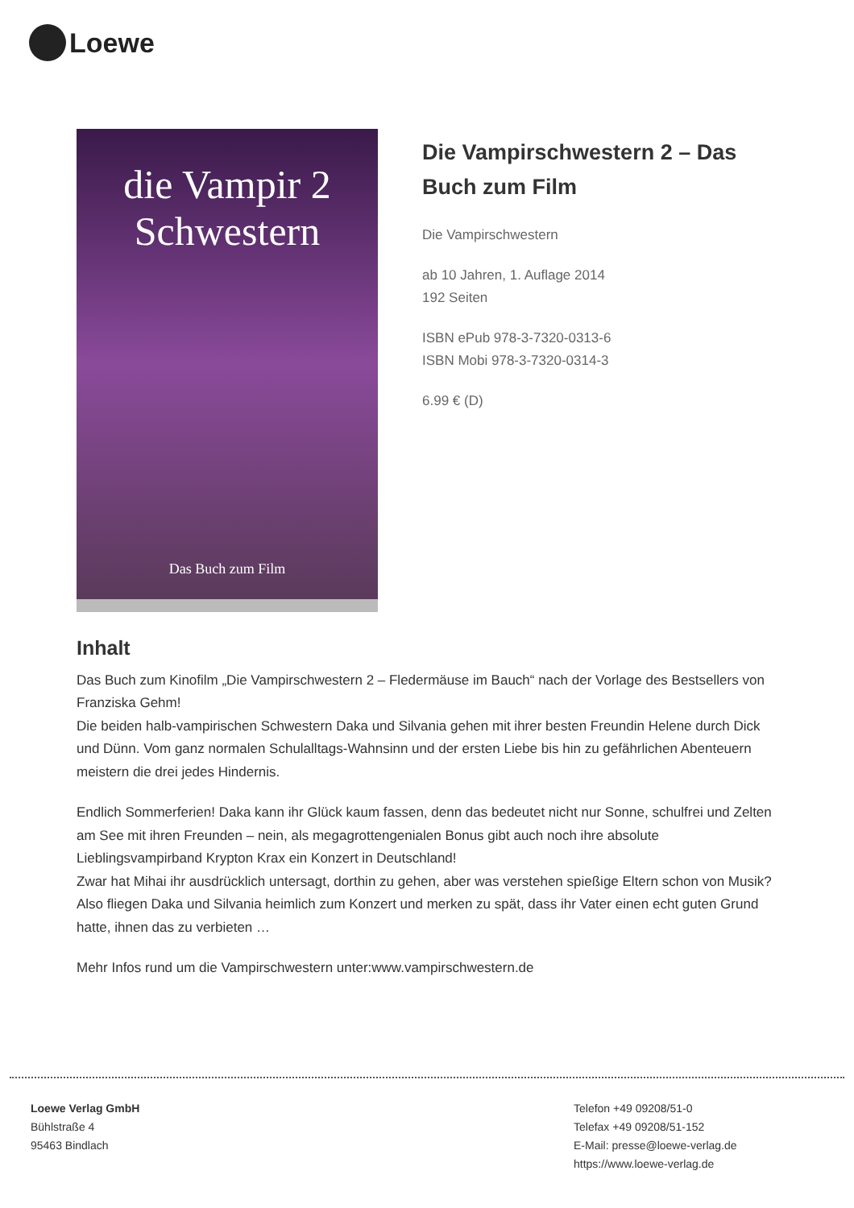Loewe
die Vampir 2
Schwestern
Das Buch zum Film
Die Vampirschwestern 2 – Das Buch zum Film
Die Vampirschwestern
ab 10 Jahren, 1. Auflage 2014
192 Seiten
ISBN ePub 978-3-7320-0313-6
ISBN Mobi 978-3-7320-0314-3
6.99 € (D)
Inhalt
Das Buch zum Kinofilm „Die Vampirschwestern 2 – Fledermäuse im Bauch“ nach der Vorlage des Bestsellers von Franziska Gehm!
Die beiden halb-vampirischen Schwestern Daka und Silvania gehen mit ihrer besten Freundin Helene durch Dick und Dünn. Vom ganz normalen Schulalltags-Wahnsinn und der ersten Liebe bis hin zu gefährlichen Abenteuern meistern die drei jedes Hindernis.
Endlich Sommerferien! Daka kann ihr Glück kaum fassen, denn das bedeutet nicht nur Sonne, schulfrei und Zelten am See mit ihren Freunden – nein, als megagrottengenialen Bonus gibt auch noch ihre absolute Lieblingsvampirband Krypton Krax ein Konzert in Deutschland!
Zwar hat Mihai ihr ausdrücklich untersagt, dorthin zu gehen, aber was verstehen spießige Eltern schon von Musik? Also fliegen Daka und Silvania heimlich zum Konzert und merken zu spät, dass ihr Vater einen echt guten Grund hatte, ihnen das zu verbieten …
Mehr Infos rund um die Vampirschwestern unter:www.vampirschwestern.de
Loewe Verlag GmbH
Bühlstraße 4
95463 Bindlach
Telefon +49 09208/51-0
Telefax +49 09208/51-152
E-Mail: presse@loewe-verlag.de
https://www.loewe-verlag.de